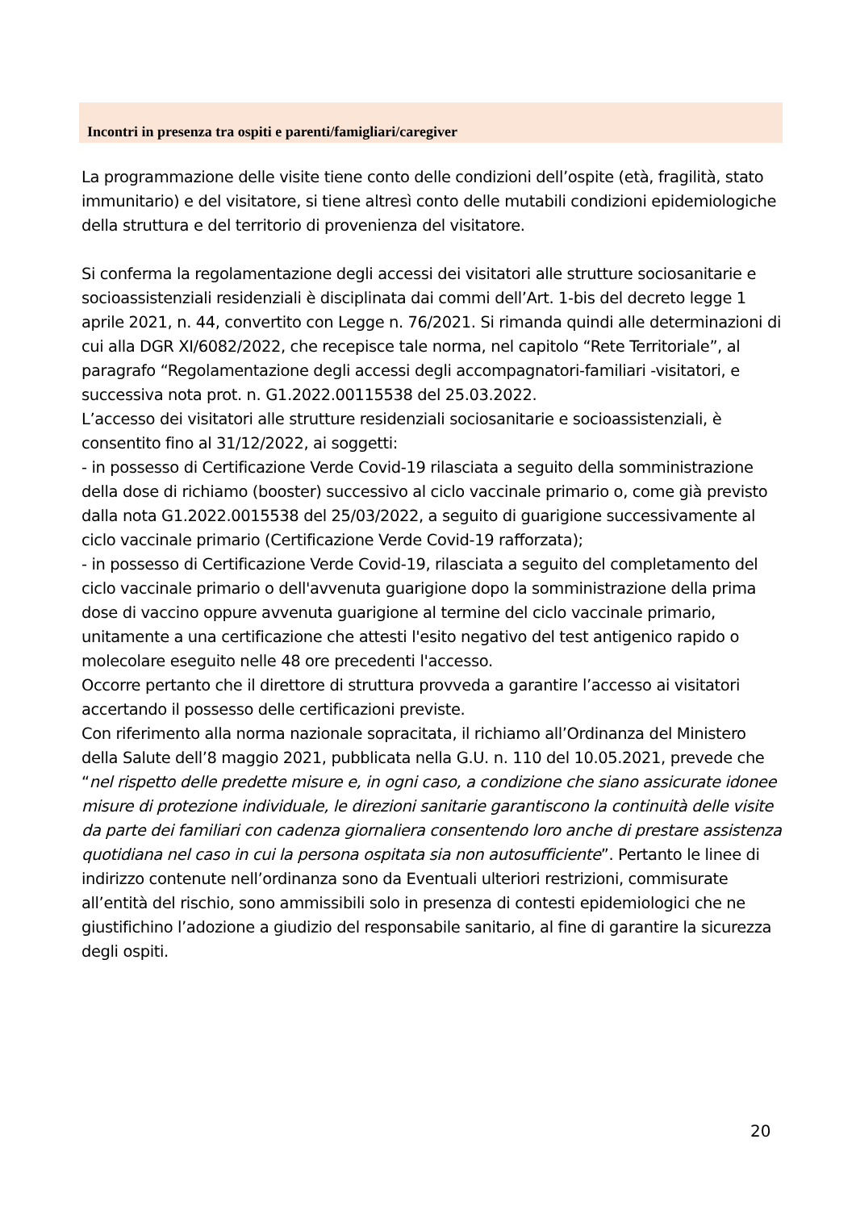Incontri in presenza tra ospiti e parenti/famigliari/caregiver
La programmazione delle visite tiene conto delle condizioni dell’ospite (età, fragilità, stato immunitario) e del visitatore, si tiene altresì conto delle mutabili condizioni epidemiologiche della struttura e del territorio di provenienza del visitatore.
Si conferma la regolamentazione degli accessi dei visitatori alle strutture sociosanitarie e socioassistenziali residenziali è disciplinata dai commi dell’Art. 1-bis del decreto legge 1 aprile 2021, n. 44, convertito con Legge n. 76/2021. Si rimanda quindi alle determinazioni di cui alla DGR XI/6082/2022, che recepisce tale norma, nel capitolo “Rete Territoriale”, al paragrafo “Regolamentazione degli accessi degli accompagnatori-familiari -visitatori, e successiva nota prot. n. G1.2022.00115538 del 25.03.2022.
L’accesso dei visitatori alle strutture residenziali sociosanitarie e socioassistenziali, è consentito fino al 31/12/2022, ai soggetti:
- in possesso di Certificazione Verde Covid-19 rilasciata a seguito della somministrazione della dose di richiamo (booster) successivo al ciclo vaccinale primario o, come già previsto dalla nota G1.2022.0015538 del 25/03/2022, a seguito di guarigione successivamente al ciclo vaccinale primario (Certificazione Verde Covid-19 rafforzata);
- in possesso di Certificazione Verde Covid-19, rilasciata a seguito del completamento del ciclo vaccinale primario o dell'avvenuta guarigione dopo la somministrazione della prima dose di vaccino oppure avvenuta guarigione al termine del ciclo vaccinale primario, unitamente a una certificazione che attesti l'esito negativo del test antigenico rapido o molecolare eseguito nelle 48 ore precedenti l'accesso.
Occorre pertanto che il direttore di struttura provveda a garantire l’accesso ai visitatori accertando il possesso delle certificazioni previste.
Con riferimento alla norma nazionale sopracitata, il richiamo all’Ordinanza del Ministero della Salute dell’8 maggio 2021, pubblicata nella G.U. n. 110 del 10.05.2021, prevede che “nel rispetto delle predette misure e, in ogni caso, a condizione che siano assicurate idonee misure di protezione individuale, le direzioni sanitarie garantiscono la continuità delle visite da parte dei familiari con cadenza giornaliera consentendo loro anche di prestare assistenza quotidiana nel caso in cui la persona ospitata sia non autosufficiente”. Pertanto le linee di indirizzo contenute nell’ordinanza sono da Eventuali ulteriori restrizioni, commisurate all’entità del rischio, sono ammissibili solo in presenza di contesti epidemiologici che ne giustifichino l’adozione a giudizio del responsabile sanitario, al fine di garantire la sicurezza degli ospiti.
20